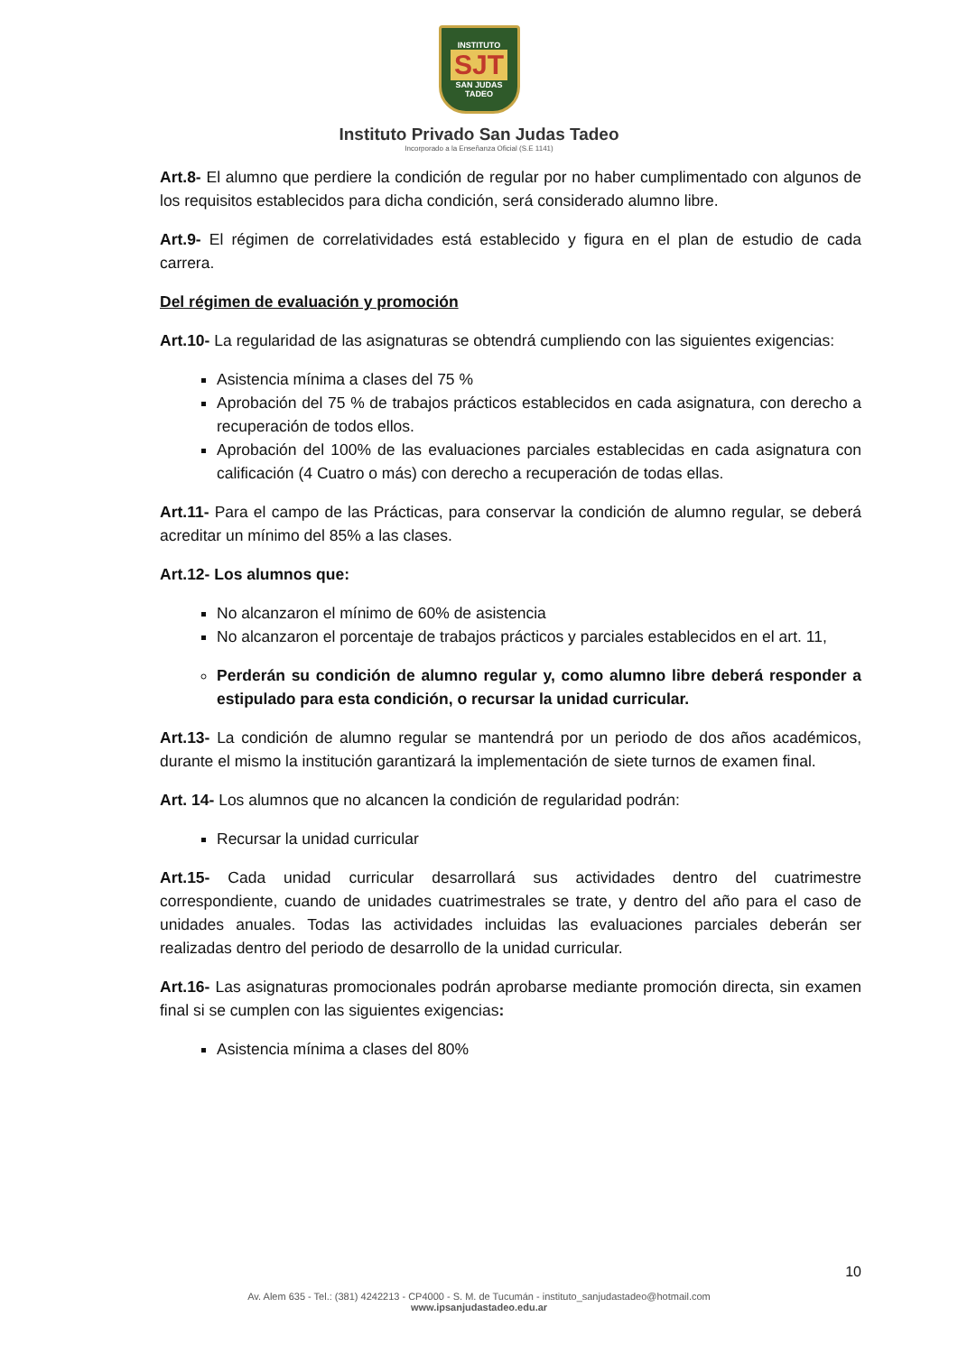INSTITUTO
SJT
SAN JUDAS TADEO
Instituto Privado San Judas Tadeo
Incorporado a la Enseñanza Oficial (S.E 1141)
Art.8- El alumno que perdiere la condición de regular por no haber cumplimentado con algunos de los requisitos establecidos para dicha condición, será considerado alumno libre.
Art.9- El régimen de correlatividades está establecido y figura en el plan de estudio de cada carrera.
Del régimen de evaluación y promoción
Art.10- La regularidad de las asignaturas se obtendrá cumpliendo con las siguientes exigencias:
Asistencia mínima a clases del 75 %
Aprobación del 75 % de trabajos prácticos establecidos en cada asignatura, con derecho a recuperación de todos ellos.
Aprobación del 100% de las evaluaciones parciales establecidas en cada asignatura con calificación (4 Cuatro o más) con derecho a recuperación de todas ellas.
Art.11- Para el campo de las Prácticas, para conservar la condición de alumno regular, se deberá acreditar un mínimo del 85% a las clases.
Art.12- Los alumnos que:
No alcanzaron el mínimo de 60% de asistencia
No alcanzaron el porcentaje de trabajos prácticos y parciales establecidos en el art. 11,
Perderán su condición de alumno regular y, como alumno libre deberá responder a estipulado para esta condición, o recursar la unidad curricular.
Art.13- La condición de alumno regular se mantendrá por un periodo de dos años académicos, durante el mismo la institución garantizará la implementación de siete turnos de examen final.
Art. 14- Los alumnos que no alcancen la condición de regularidad podrán:
Recursar la unidad curricular
Art.15- Cada unidad curricular desarrollará sus actividades dentro del cuatrimestre correspondiente, cuando de unidades cuatrimestrales se trate, y dentro del año para el caso de unidades anuales. Todas las actividades incluidas las evaluaciones parciales deberán ser realizadas dentro del periodo de desarrollo de la unidad curricular.
Art.16- Las asignaturas promocionales podrán aprobarse mediante promoción directa, sin examen final si se cumplen con las siguientes exigencias:
Asistencia mínima a clases del 80%
10
Av. Alem 635 - Tel.: (381) 4242213 - CP4000 - S. M. de Tucumán - instituto_sanjudastadeo@hotmail.com
www.ipsanjudastadeo.edu.ar